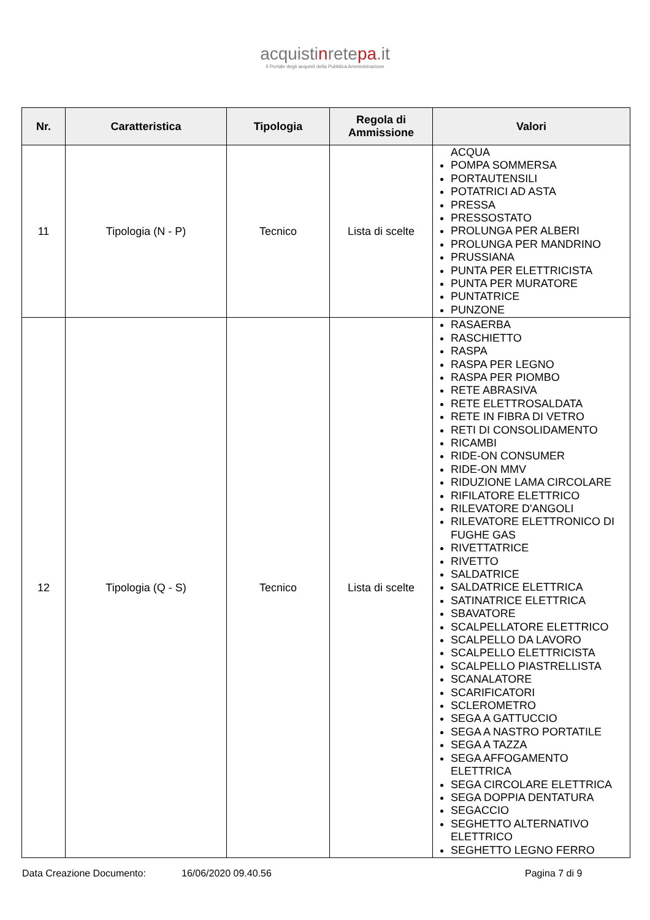acquistinretepa.it
Il Portale degli acquisti della Pubblica Amministrazione
| Nr. | Caratteristica | Tipologia | Regola di Ammissione | Valori |
| --- | --- | --- | --- | --- |
| 11 | Tipologia (N - P) | Tecnico | Lista di scelte | ACQUA POMPA SOMMERSA PORTAUTENSILI POTATRICI AD ASTA PRESSA PRESSOSTATO PROLUNGA PER ALBERI PROLUNGA PER MANDRINO PRUSSIANA PUNTA PER ELETTRICISTA PUNTA PER MURATORE PUNTATRICE PUNZONE |
| 12 | Tipologia (Q - S) | Tecnico | Lista di scelte | RASAERBA RASCHIETTO RASPA RASPA PER LEGNO RASPA PER PIOMBO RETE ABRASIVA RETE ELETTROSALDATA RETE IN FIBRA DI VETRO RETI DI CONSOLIDAMENTO RICAMBI RIDE-ON CONSUMER RIDE-ON MMV RIDUZIONE LAMA CIRCOLARE RIFILATORE ELETTRICO RILEVATORE D'ANGOLI RILEVATORE ELETTRONICO DI FUGHE GAS RIVETTATRICE RIVETTO SALDATRICE SALDATRICE ELETTRICA SATINATRICE ELETTRICA SBAVATORE SCALPELLATORE ELETTRICO SCALPELLO DA LAVORO SCALPELLO ELETTRICISTA SCALPELLO PIASTRELLISTA SCANALATORE SCARIFICATORI SCLEROMETRO SEGA A GATTUCCIO SEGA A NASTRO PORTATILE SEGA A TAZZA SEGA AFFOGAMENTO ELETTRICA SEGA CIRCOLARE ELETTRICA SEGA DOPPIA DENTATURA SEGACCIO SEGHETTO ALTERNATIVO ELETTRICO SEGHETTO LEGNO FERRO |
Data Creazione Documento: 16/06/2020 09.40.56 Pagina 7 di 9